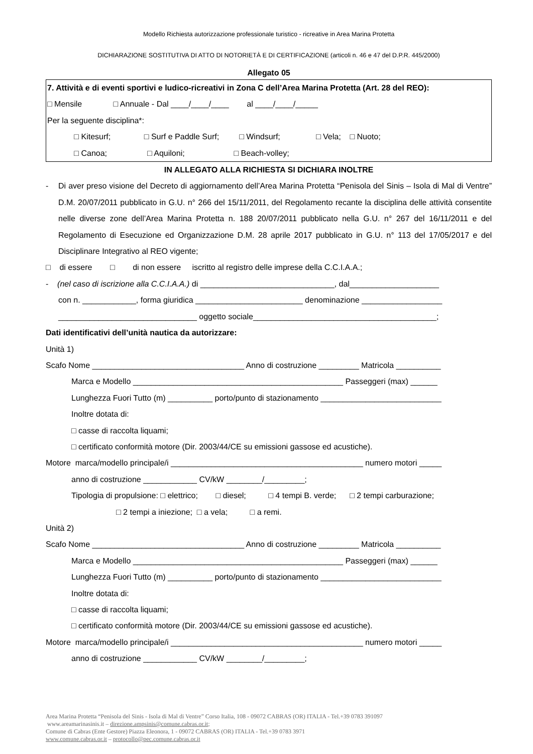Modello Richiesta autorizzazione professionale turistico - ricreative in Area Marina Protetta
DICHIARAZIONE SOSTITUTIVA DI ATTO DI NOTORIETÀ E DI CERTIFICAZIONE (articoli n. 46 e 47 del D.P.R. 445/2000)
Allegato 05
7. Attività e di eventi sportivi e ludico-ricreativi in Zona C dell’Area Marina Protetta (Art. 28 del REO):
□ Mensile □ Annuale - Dal ____/____/____ al ____/____/_____
Per la seguente disciplina*:
□ Kitesurf; □ Surf e Paddle Surf; □ Windsurf; □ Vela; □ Nuoto;
□ Canoa; □ Aquiloni; □ Beach-volley;
IN ALLEGATO ALLA RICHIESTA SI DICHIARA INOLTRE
- Di aver preso visione del Decreto di aggiornamento dell’Area Marina Protetta “Penisola del Sinis – Isola di Mal di Ventre” D.M. 20/07/2011 pubblicato in G.U. n° 266 del 15/11/2011, del Regolamento recante la disciplina delle attività consentite nelle diverse zone dell’Area Marina Protetta n. 188 20/07/2011 pubblicato nella G.U. n° 267 del 16/11/2011 e del Regolamento di Esecuzione ed Organizzazione D.M. 28 aprile 2017 pubblicato in G.U. n° 113 del 17/05/2017 e del Disciplinare Integrativo al REO vigente;
□ di essere □ di non essere iscritto al registro delle imprese della C.C.I.A.A.;
- (nel caso di iscrizione alla C.C.I.A.A.) di ______________________________, dal____________________
con n. ____________, forma giuridica ________________________ denominazione __________________
_______________________________ oggetto sociale_________________________________________;
Dati identificativi dell’unità nautica da autorizzare:
Unità 1)
Scafo Nome __________________________________ Anno di costruzione _________ Matricola __________
Marca e Modello _______________________________________________ Passeggeri (max) ______
Lunghezza Fuori Tutto (m) __________ porto/punto di stazionamento ___________________________
Inoltre dotata di:
□ casse di raccolta liquami;
□ certificato conformità motore (Dir. 2003/44/CE su emissioni gassose ed acustiche).
Motore marca/modello principale/i ___________________________________________ numero motori _____
anno di costruzione ____________ CV/kW ________/_________;
Tipologia di propulsione: □ elettrico; □ diesel; □ 4 tempi B. verde; □ 2 tempi carburazione;
□ 2 tempi a iniezione; □ a vela; □ a remi.
Unità 2)
Scafo Nome __________________________________ Anno di costruzione _________ Matricola __________
Marca e Modello _______________________________________________ Passeggeri (max) ______
Lunghezza Fuori Tutto (m) __________ porto/punto di stazionamento ___________________________
Inoltre dotata di:
□ casse di raccolta liquami;
□ certificato conformità motore (Dir. 2003/44/CE su emissioni gassose ed acustiche).
Motore marca/modello principale/i ___________________________________________ numero motori _____
anno di costruzione ____________ CV/kW ________/_________;
Area Marina Protetta “Penisola del Sinis - Isola di Mal di Ventre” Corso Italia, 108 - 09072 CABRAS (OR) ITALIA - Tel.+39 0783 391097
www.areamarinasinis.it – direzione.ampsinis@comune.cabras.or.it;
Comune di Cabras (Ente Gestore) Piazza Eleonora, 1 - 09072 CABRAS (OR) ITALIA - Tel.+39 0783 3971
www.comune.cabras.or.it – protocollo@pec.comune.cabras.or.it